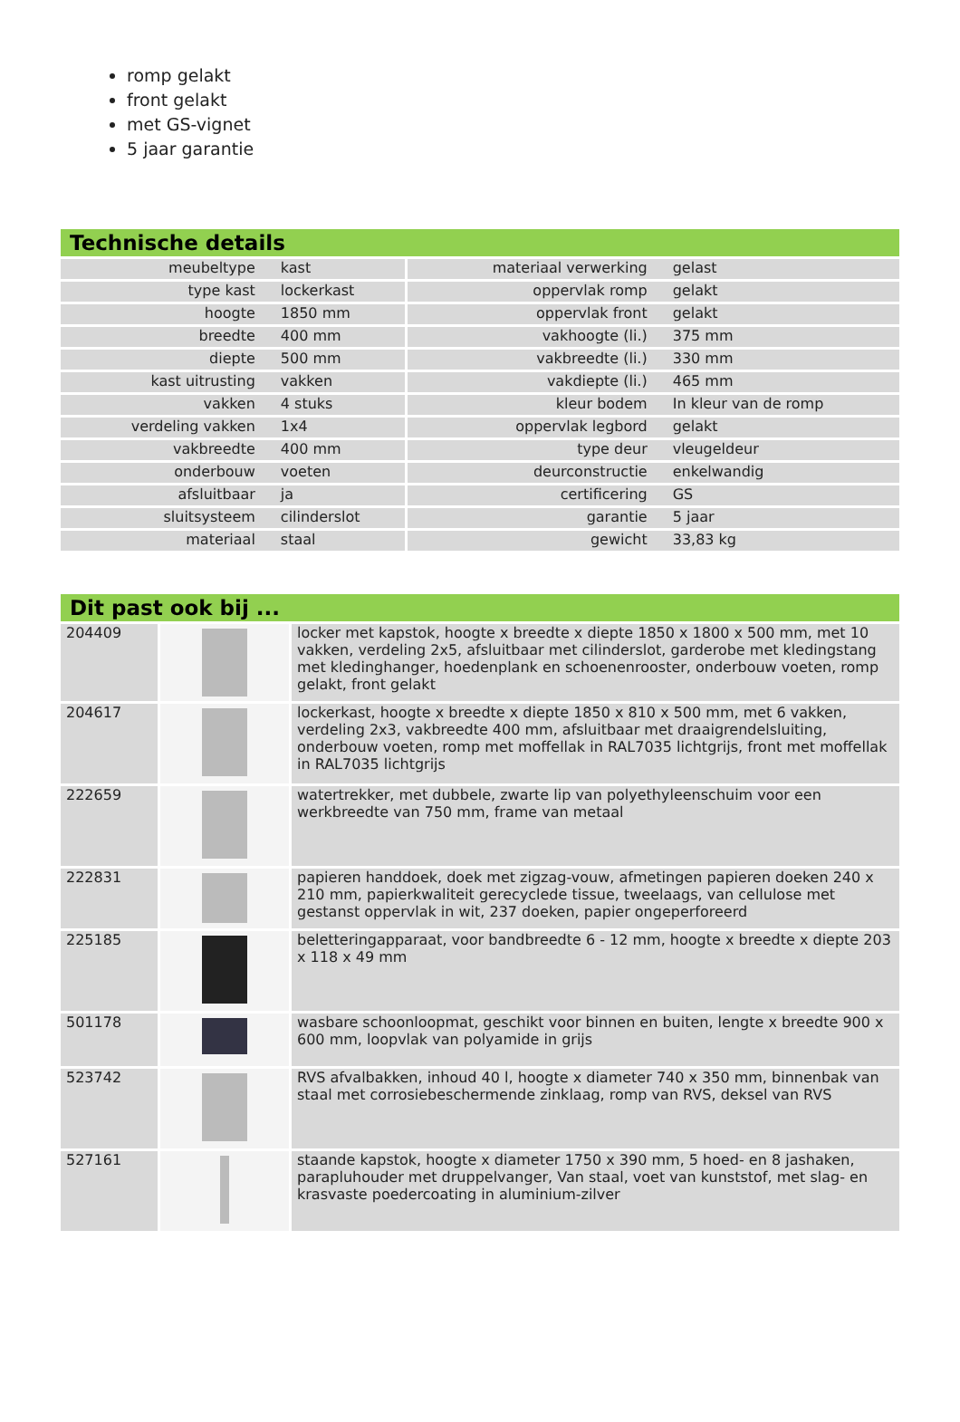romp gelakt
front gelakt
met GS-vignet
5 jaar garantie
Technische details
| meubeltype | kast | materiaal verwerking | gelast |
| type kast | lockerkast | oppervlak romp | gelakt |
| hoogte | 1850 mm | oppervlak front | gelakt |
| breedte | 400 mm | vakhoogte (li.) | 375 mm |
| diepte | 500 mm | vakbreedte (li.) | 330 mm |
| kast uitrusting | vakken | vakdiepte (li.) | 465 mm |
| vakken | 4 stuks | kleur bodem | In kleur van de romp |
| verdeling vakken | 1x4 | oppervlak legbord | gelakt |
| vakbreedte | 400 mm | type deur | vleugeldeur |
| onderbouw | voeten | deurconstructie | enkelwandig |
| afsluitbaar | ja | certificering | GS |
| sluitsysteem | cilinderslot | garantie | 5 jaar |
| materiaal | staal | gewicht | 33,83 kg |
Dit past ook bij ...
| 204409 | | locker met kapstok, hoogte x breedte x diepte 1850 x 1800 x 500 mm, met 10 vakken, verdeling 2x5, afsluitbaar met cilinderslot, garderobe met kledingstang met kledinghanger, hoedenplank en schoenenrooster, onderbouw voeten, romp gelakt, front gelakt |
| 204617 | | lockerkast, hoogte x breedte x diepte 1850 x 810 x 500 mm, met 6 vakken, verdeling 2x3, vakbreedte 400 mm, afsluitbaar met draaigrendelsluiting, onderbouw voeten, romp met moffellak in RAL7035 lichtgrijs, front met moffellak in RAL7035 lichtgrijs |
| 222659 | | watertrekker, met dubbele, zwarte lip van polyethyleenschuim voor een werkbreedte van 750 mm, frame van metaal |
| 222831 | | papieren handdoek, doek met zigzag-vouw, afmetingen papieren doeken 240 x 210 mm, papierkwaliteit gerecyclede tissue, tweelaags, van cellulose met gestanst oppervlak in wit, 237 doeken, papier ongeperforeerd |
| 225185 | | beletteringapparaat, voor bandbreedte 6 - 12 mm, hoogte x breedte x diepte 203 x 118 x 49 mm |
| 501178 | | wasbare schoonloopmat, geschikt voor binnen en buiten, lengte x breedte 900 x 600 mm, loopvlak van polyamide in grijs |
| 523742 | | RVS afvalbakken, inhoud 40 l, hoogte x diameter 740 x 350 mm, binnenbak van staal met corrosiebeschermende zinklaag, romp van RVS, deksel van RVS |
| 527161 | | staande kapstok, hoogte x diameter 1750 x 390 mm, 5 hoed- en 8 jashaken, parapluhouder met druppelvanger, Van staal, voet van kunststof, met slag- en krasvaste poedercoating in aluminium-zilver |